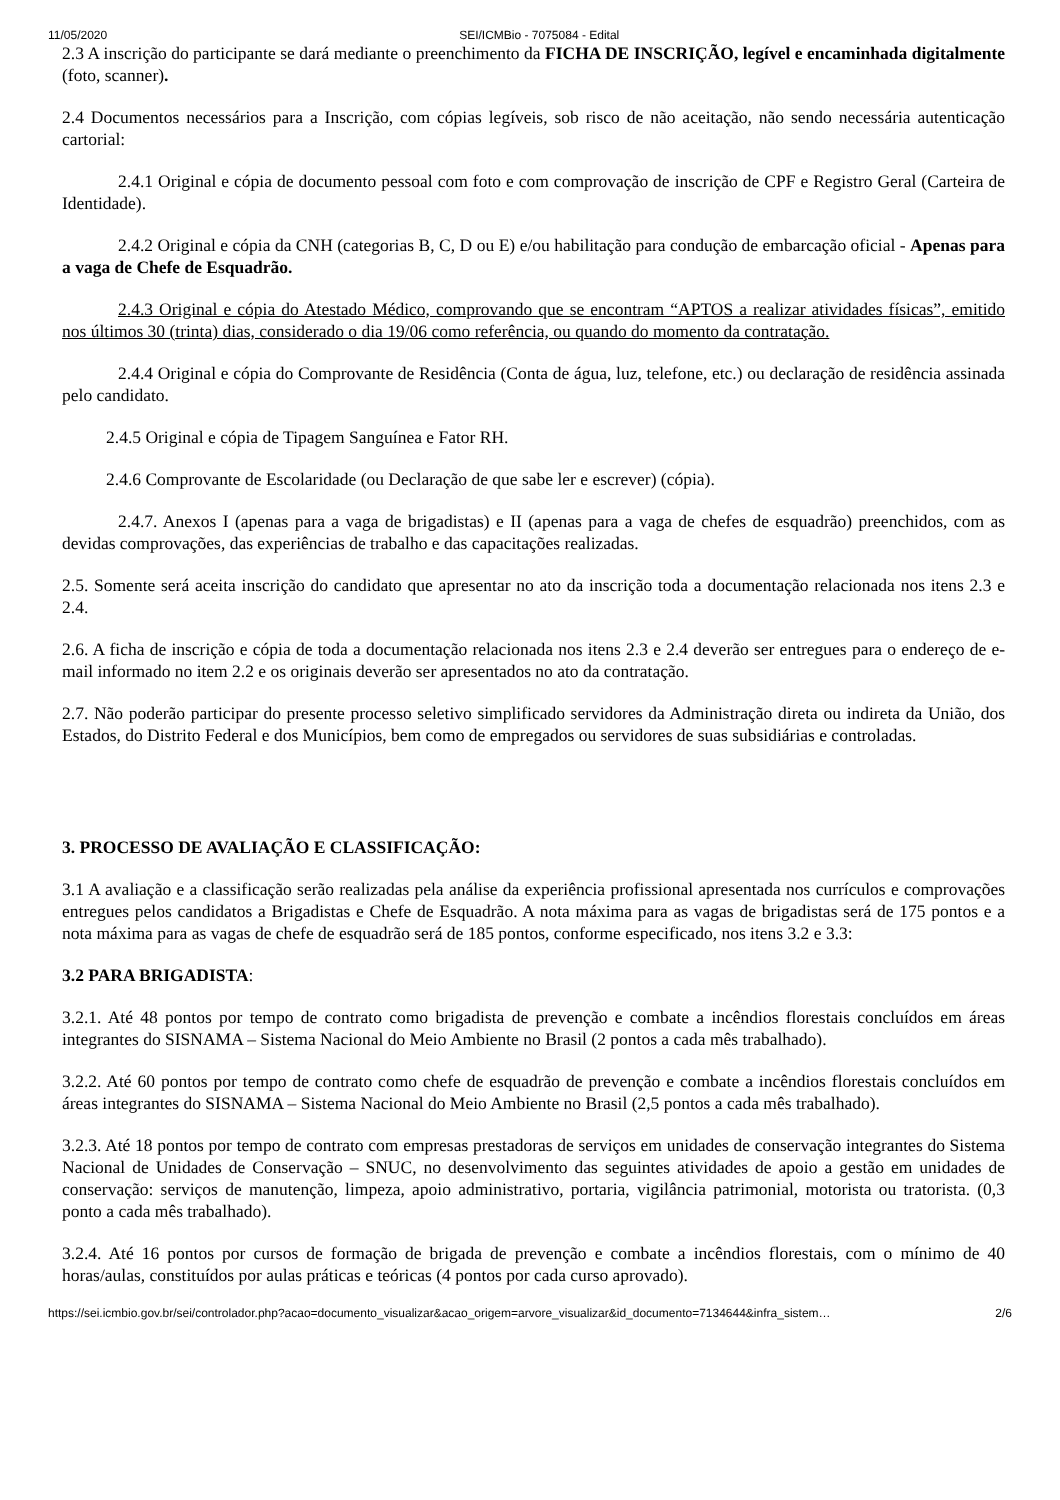11/05/2020 SEI/ICMBio - 7075084 - Edital
2.3 A inscrição do participante se dará mediante o preenchimento da FICHA DE INSCRIÇÃO, legível e encaminhada digitalmente (foto, scanner).
2.4 Documentos necessários para a Inscrição, com cópias legíveis, sob risco de não aceitação, não sendo necessária autenticação cartorial:
2.4.1 Original e cópia de documento pessoal com foto e com comprovação de inscrição de CPF e Registro Geral (Carteira de Identidade).
2.4.2 Original e cópia da CNH (categorias B, C, D ou E) e/ou habilitação para condução de embarcação oficial - Apenas para a vaga de Chefe de Esquadrão.
2.4.3 Original e cópia do Atestado Médico, comprovando que se encontram “APTOS a realizar atividades físicas”, emitido nos últimos 30 (trinta) dias, considerado o dia 19/06 como referência, ou quando do momento da contratação.
2.4.4 Original e cópia do Comprovante de Residência (Conta de água, luz, telefone, etc.) ou declaração de residência assinada pelo candidato.
2.4.5 Original e cópia de Tipagem Sanguínea e Fator RH.
2.4.6 Comprovante de Escolaridade (ou Declaração de que sabe ler e escrever) (cópia).
2.4.7. Anexos I (apenas para a vaga de brigadistas) e II (apenas para a vaga de chefes de esquadrão) preenchidos, com as devidas comprovações, das experiências de trabalho e das capacitações realizadas.
2.5. Somente será aceita inscrição do candidato que apresentar no ato da inscrição toda a documentação relacionada nos itens 2.3 e 2.4.
2.6. A ficha de inscrição e cópia de toda a documentação relacionada nos itens 2.3 e 2.4 deverão ser entregues para o endereço de e-mail informado no item 2.2 e os originais deverão ser apresentados no ato da contratação.
2.7. Não poderão participar do presente processo seletivo simplificado servidores da Administração direta ou indireta da União, dos Estados, do Distrito Federal e dos Municípios, bem como de empregados ou servidores de suas subsidiárias e controladas.
3. PROCESSO DE AVALIAÇÃO E CLASSIFICAÇÃO:
3.1 A avaliação e a classificação serão realizadas pela análise da experiência profissional apresentada nos currículos e comprovações entregues pelos candidatos a Brigadistas e Chefe de Esquadrão. A nota máxima para as vagas de brigadistas será de 175 pontos e a nota máxima para as vagas de chefe de esquadrão será de 185 pontos, conforme especificado, nos itens 3.2 e 3.3:
3.2 PARA BRIGADISTA:
3.2.1. Até 48 pontos por tempo de contrato como brigadista de prevenção e combate a incêndios florestais concluídos em áreas integrantes do SISNAMA – Sistema Nacional do Meio Ambiente no Brasil (2 pontos a cada mês trabalhado).
3.2.2. Até 60 pontos por tempo de contrato como chefe de esquadrão de prevenção e combate a incêndios florestais concluídos em áreas integrantes do SISNAMA – Sistema Nacional do Meio Ambiente no Brasil (2,5 pontos a cada mês trabalhado).
3.2.3. Até 18 pontos por tempo de contrato com empresas prestadoras de serviços em unidades de conservação integrantes do Sistema Nacional de Unidades de Conservação – SNUC, no desenvolvimento das seguintes atividades de apoio a gestão em unidades de conservação: serviços de manutenção, limpeza, apoio administrativo, portaria, vigilância patrimonial, motorista ou tratorista. (0,3 ponto a cada mês trabalhado).
3.2.4. Até 16 pontos por cursos de formação de brigada de prevenção e combate a incêndios florestais, com o mínimo de 40 horas/aulas, constituídos por aulas práticas e teóricas (4 pontos por cada curso aprovado).
https://sei.icmbio.gov.br/sei/controlador.php?acao=documento_visualizar&acao_origem=arvore_visualizar&id_documento=7134644&infra_sistem… 2/6